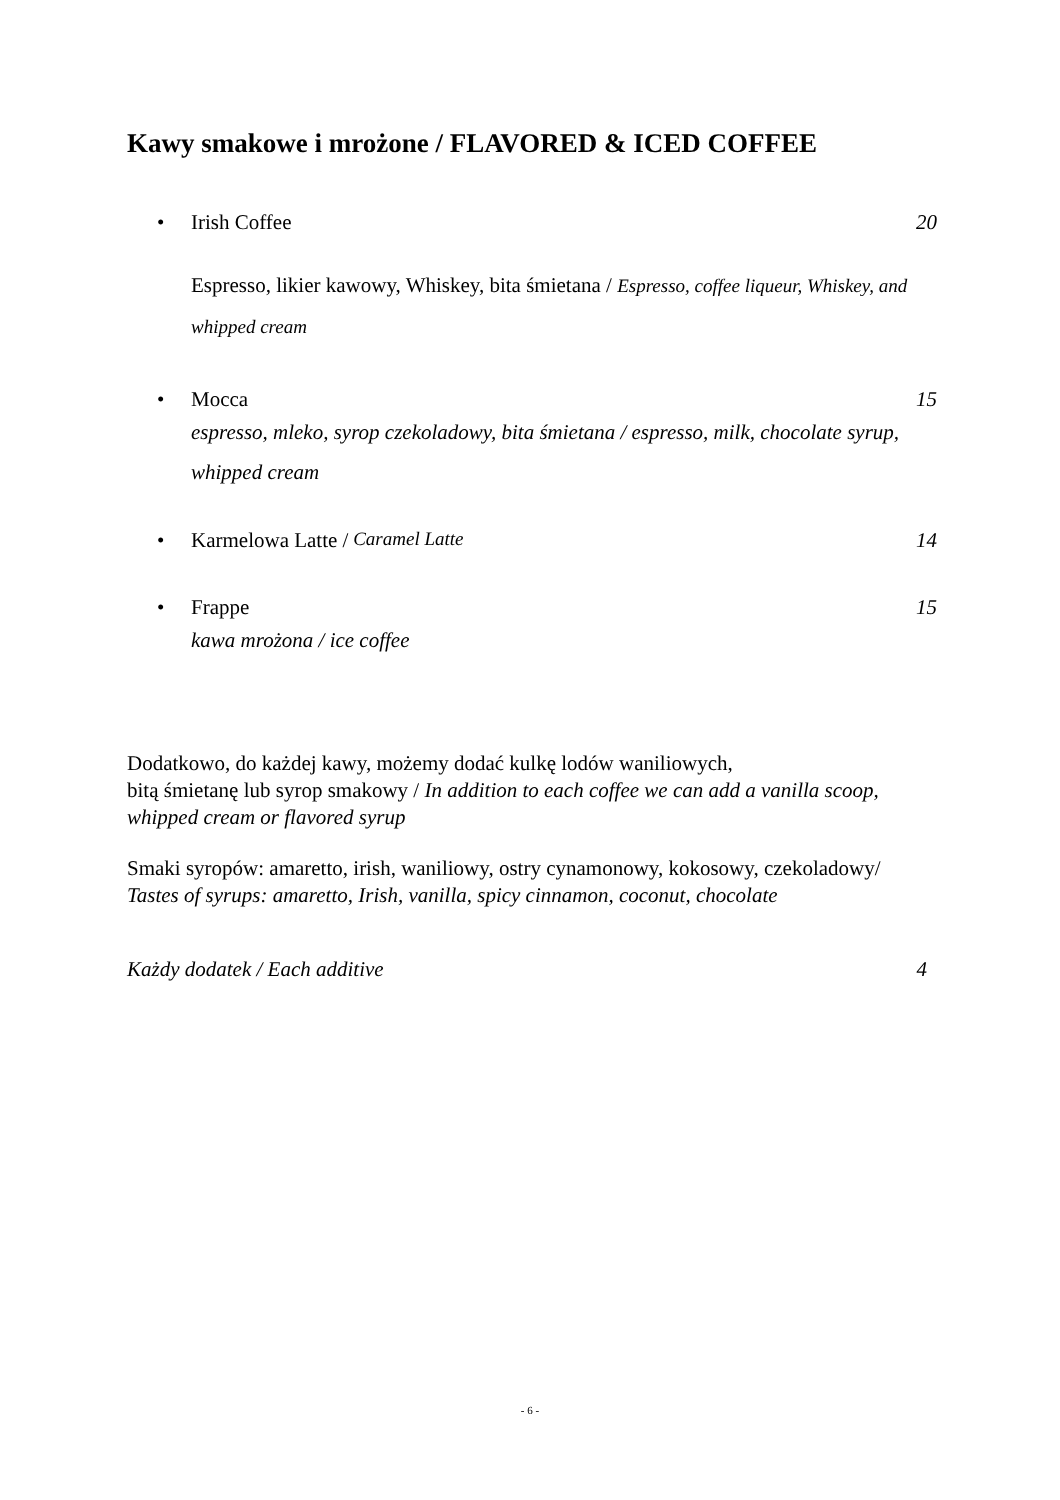Kawy smakowe i mrożone / FLAVORED & ICED COFFEE
• Irish Coffee 20
Espresso, likier kawowy, Whiskey, bita śmietana / Espresso, coffee liqueur, Whiskey, and whipped cream
• Mocca 15
espresso, mleko, syrop czekoladowy, bita śmietana / espresso, milk, chocolate syrup, whipped cream
• Karmelowa Latte / Caramel Latte
14
• Frappe 15
kawa mrożona / ice coffee
Dodatkowo, do każdej kawy, możemy dodać kulkę lodów waniliowych,
bitą śmietanę lub syrop smakowy / In addition to each coffee we can add a vanilla scoop, whipped cream or flavored syrup
Smaki syropów: amaretto, irish, waniliowy, ostry cynamonowy, kokosowy, czekoladowy/ Tastes of syrups: amaretto, Irish, vanilla, spicy cinnamon, coconut, chocolate
Każdy dodatek / Each additive 4
- 6 -